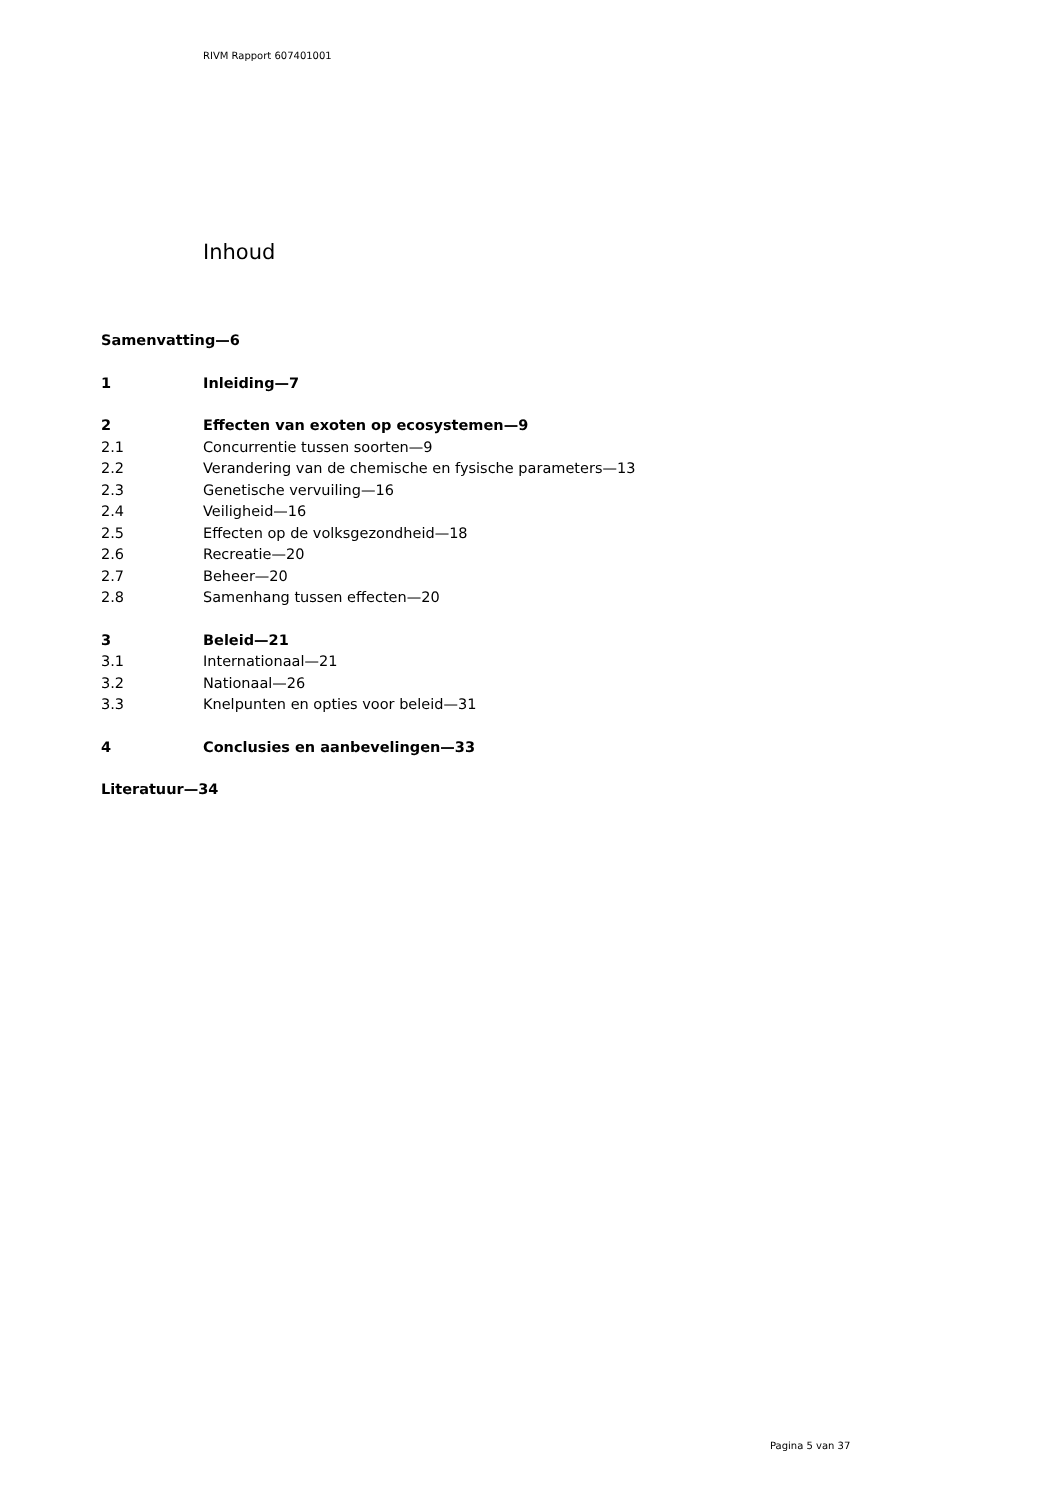RIVM Rapport 607401001
Inhoud
Samenvatting—6
1 Inleiding—7
2 Effecten van exoten op ecosystemen—9
2.1 Concurrentie tussen soorten—9
2.2 Verandering van de chemische en fysische parameters—13
2.3 Genetische vervuiling—16
2.4 Veiligheid—16
2.5 Effecten op de volksgezondheid—18
2.6 Recreatie—20
2.7 Beheer—20
2.8 Samenhang tussen effecten—20
3 Beleid—21
3.1 Internationaal—21
3.2 Nationaal—26
3.3 Knelpunten en opties voor beleid—31
4 Conclusies en aanbevelingen—33
Literatuur—34
Pagina 5 van 37